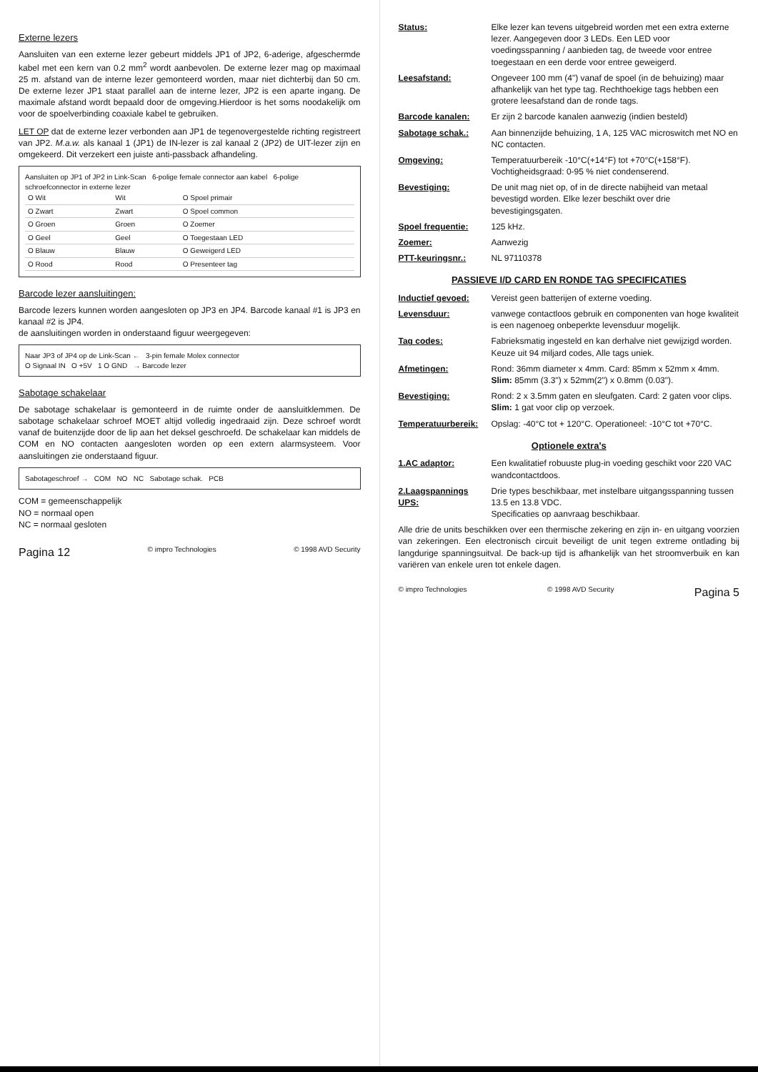Externe lezers
Aansluiten van een externe lezer gebeurt middels JP1 of JP2, 6-aderige, afgeschermde kabel met een kern van 0.2 mm<sup>2</sup> wordt aanbevolen. De externe lezer mag op maximaal 25 m. afstand van de interne lezer gemonteerd worden, maar niet dichterbij dan 50 cm. De externe lezer JP1 staat parallel aan de interne lezer, JP2 is een aparte ingang. De maximale afstand wordt bepaald door de omgeving.Hierdoor is het soms noodakelijk om voor de spoelverbinding coaxiale kabel te gebruiken.
LET OP dat de externe lezer verbonden aan JP1 de tegenovergestelde richting registreert van JP2. M.a.w. als kanaal 1 (JP1) de IN-lezer is zal kanaal 2 (JP2) de UIT-lezer zijn en omgekeerd. Dit verzekert een juiste anti-passback afhandeling.
Aansluiten op JP1 of JP2 in Link-Scan 6-polige female connector aan kabel 6-polige schroefconnector in externe lezer
| O Wit | Wit | O Spoel primair |
| O Zwart | Zwart | O Spoel common |
| O Groen | Groen | O Zoemer |
| O Geel | Geel | O Toegestaan LED |
| O Blauw | Blauw | O Geweigerd LED |
| O Rood | Rood | O Presenteer tag |
Barcode lezer aansluitingen:
Barcode lezers kunnen worden aangesloten op JP3 en JP4. Barcode kanaal #1 is JP3 en kanaal #2 is JP4.
de aansluitingen worden in onderstaand figuur weergegeven:
Naar JP3 of JP4 op de Link-Scan ← 3-pin female Molex connector
O Signaal IN O +5V 1 O GND → Barcode lezer
Sabotage schakelaar
De sabotage schakelaar is gemonteerd in de ruimte onder de aansluitklemmen. De sabotage schakelaar schroef MOET altijd volledig ingedraaid zijn. Deze schroef wordt vanaf de buitenzijde door de lip aan het deksel geschroefd. De schakelaar kan middels de COM en NO contacten aangesloten worden op een extern alarmsysteem. Voor aansluitingen zie onderstaand figuur.
Sabotageschroef → COM NO NC Sabotage schak. PCB
COM = gemeenschappelijk
NO = normaal open
NC = normaal gesloten
Pagina 12 © impro Technologies © 1998 AVD Security
Status: Elke lezer kan tevens uitgebreid worden met een extra externe lezer. Aangegeven door 3 LEDs. Een LED voor voedingsspanning / aanbieden tag, de tweede voor entree toegestaan en een derde voor entree geweigerd.
Leesafstand: Ongeveer 100 mm (4") vanaf de spoel (in de behuizing) maar afhankelijk van het type tag. Rechthoekige tags hebben een grotere leesafstand dan de ronde tags.
Barcode kanalen: Er zijn 2 barcode kanalen aanwezig (indien besteld)
Sabotage schak.: Aan binnenzijde behuizing, 1 A, 125 VAC microswitch met NO en NC contacten.
Omgeving: Temperatuurbereik -10°C(+14°F) tot +70°C(+158°F).
Vochtigheidsgraad: 0-95 % niet condenserend.
Bevestiging: De unit mag niet op, of in de directe nabijheid van metaal bevestigd worden. Elke lezer beschikt over drie bevestigingsgaten.
Spoel frequentie: 125 kHz.
Zoemer: Aanwezig
PTT-keuringsnr.: NL 97110378
PASSIEVE I/D CARD EN RONDE TAG SPECIFICATIES
Inductief gevoed: Vereist geen batterijen of externe voeding.
Levensduur: vanwege contactloos gebruik en componenten van hoge kwaliteit is een nagenoeg onbeperkte levensduur mogelijk.
Tag codes: Fabrieksmatig ingesteld en kan derhalve niet gewijzigd worden. Keuze uit 94 miljard codes, Alle tags uniek.
Afmetingen: Rond: 36mm diameter x 4mm. Card: 85mm x 52mm x 4mm.
Slim: 85mm (3.3") x 52mm(2") x 0.8mm (0.03").
Bevestiging: Rond: 2 x 3.5mm gaten en sleufgaten. Card: 2 gaten voor clips.
Slim: 1 gat voor clip op verzoek.
Temperatuurbereik: Opslag: -40°C tot + 120°C. Operationeel: -10°C tot +70°C.
Optionele extra's
1.AC adaptor: Een kwalitatief robuuste plug-in voeding geschikt voor 220 VAC wandcontactdoos.
2.Laagspannings UPS: Drie types beschikbaar, met instelbare uitgangsspanning tussen 13.5 en 13.8 VDC.
Specificaties op aanvraag beschikbaar.
Alle drie de units beschikken over een thermische zekering en zijn in- en uitgang voorzien van zekeringen. Een electronisch circuit beveiligt de unit tegen extreme ontlading bij langdurige spanningsuitval. De back-up tijd is afhankelijk van het stroomverbuik en kan variëren van enkele uren tot enkele dagen.
© impro Technologies © 1998 AVD Security Pagina 5